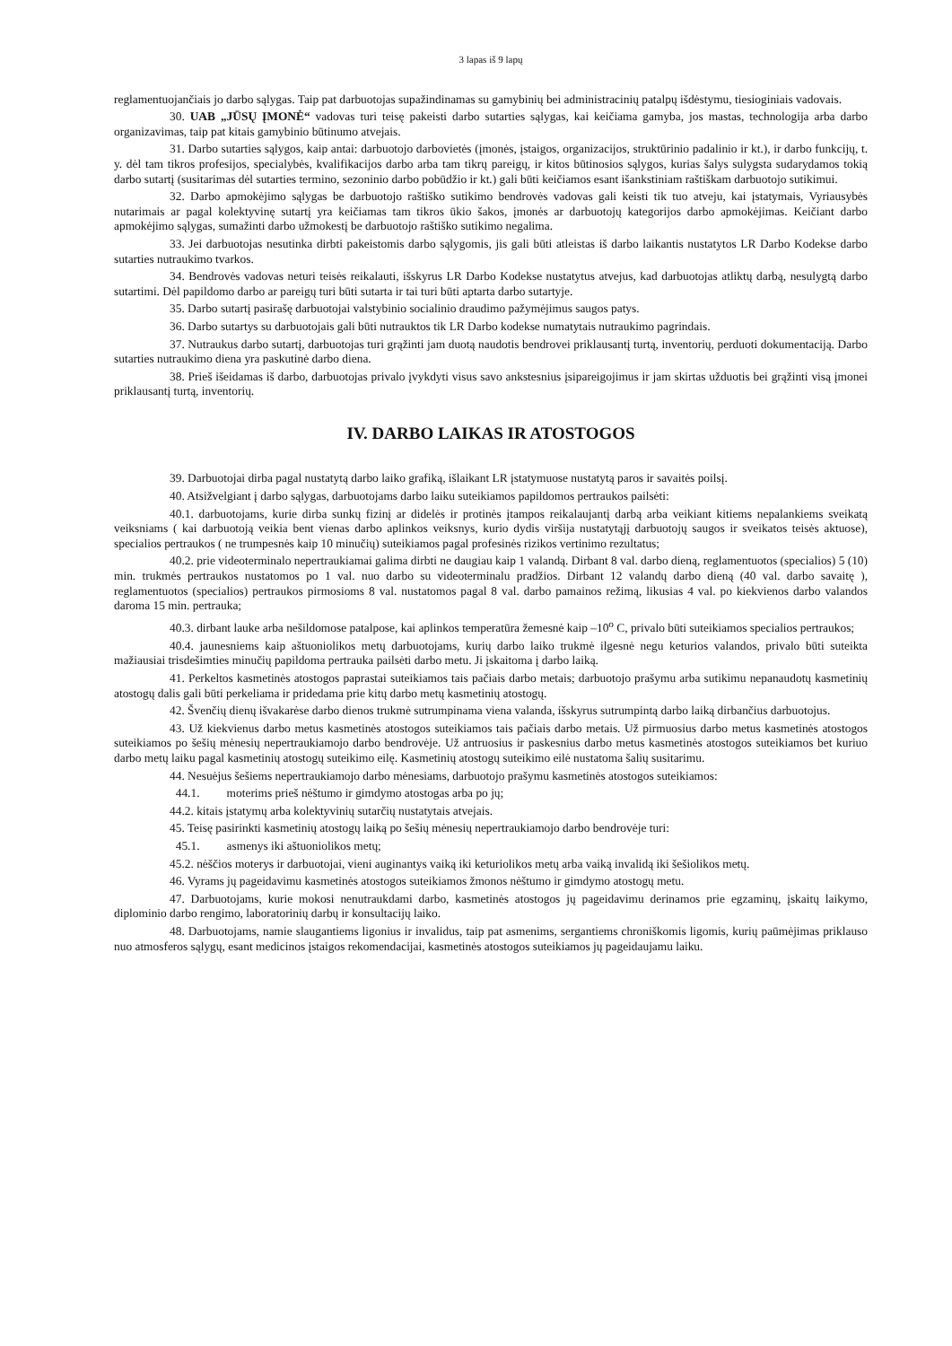3 lapas iš 9 lapų
reglamentuojančiais jo darbo sąlygas. Taip pat darbuotojas supažindinamas su gamybinių bei administracinių patalpų išdėstymu, tiesioginiais vadovais.
30. UAB „JŪSŲ ĮMONĖ“ vadovas turi teisę pakeisti darbo sutarties sąlygas, kai keičiama gamyba, jos mastas, technologija arba darbo organizavimas, taip pat kitais gamybinio būtinumo atvejais.
31. Darbo sutarties sąlygos, kaip antai: darbuotojo darbovietės (įmonės, įstaigos, organizacijos, struktūrinio padalinio ir kt.), ir darbo funkcijų, t. y. dėl tam tikros profesijos, specialybės, kvalifikacijos darbo arba tam tikrų pareigų, ir kitos būtinosios sąlygos, kurias šalys sulygsta sudarydamos tokią darbo sutartį (susitarimas dėl sutarties termino, sezoninio darbo pobūdžio ir kt.) gali būti keičiamos esant išankstiniam raštiškam darbuotojo sutikimui.
32. Darbo apmokėjimo sąlygas be darbuotojo raštiško sutikimo bendrovės vadovas gali keisti tik tuo atveju, kai įstatymais, Vyriausybės nutarimais ar pagal kolektyvinę sutartį yra keičiamas tam tikros ūkio šakos, įmonės ar darbuotojų kategorijos darbo apmokėjimas. Keičiant darbo apmokėjimo sąlygas, sumažinti darbo užmokestį be darbuotojo raštiško sutikimo negalima.
33. Jei darbuotojas nesutinka dirbti pakeistomis darbo sąlygomis, jis gali būti atleistas iš darbo laikantis nustatytos LR Darbo Kodekse darbo sutarties nutraukimo tvarkos.
34. Bendrovės vadovas neturi teisės reikalauti, išskyrus LR Darbo Kodekse nustatytus atvejus, kad darbuotojas atliktų darbą, nesulygtą darbo sutartimi. Dėl papildomo darbo ar pareigų turi būti sutarta ir tai turi būti aptarta darbo sutartyje.
35. Darbo sutartį pasirašę darbuotojai valstybinio socialinio draudimo pažymėjimus saugos patys.
36. Darbo sutartys su darbuotojais gali būti nutrauktos tik LR Darbo kodekse numatytais nutraukimo pagrindais.
37. Nutraukus darbo sutartį, darbuotojas turi grąžinti jam duotą naudotis bendrovei priklausantį turtą, inventorių, perduoti dokumentaciją. Darbo sutarties nutraukimo diena yra paskutinė darbo diena.
38. Prieš išeidamas iš darbo, darbuotojas privalo įvykdyti visus savo ankstesnius įsipareigojimus ir jam skirtas užduotis bei grąžinti visą įmonei priklausantį turtą, inventorių.
IV. DARBO LAIKAS IR ATOSTOGOS
39. Darbuotojai dirba pagal nustatytą darbo laiko grafiką, išlaikant LR įstatymuose nustatytą paros ir savaitės poilsį.
40. Atsižvelgiant į darbo sąlygas, darbuotojams darbo laiku suteikiamos papildomos pertraukos pailsėti:
40.1. darbuotojams, kurie dirba sunkų fizinį ar didelės ir protinės įtampos reikalaujantį darbą arba veikiant kitiems nepalankiems sveikatą veiksniams ( kai darbuotoją veikia bent vienas darbo aplinkos veiksnys, kurio dydis viršija nustatytąjį darbuotojų saugos ir sveikatos teisės aktuose), specialios pertraukos ( ne trumpesnės kaip 10 minučių) suteikiamos pagal profesinės rizikos vertinimo rezultatus;
40.2. prie videoterminalo nepertraukiamai galima dirbti ne daugiau kaip 1 valandą. Dirbant 8 val. darbo dieną, reglamentuotos (specialios) 5 (10) min. trukmės pertraukos nustatomos po 1 val. nuo darbo su videoterminalu pradžios. Dirbant 12 valandų darbo dieną (40 val. darbo savaitę ), reglamentuotos (specialios) pertraukos pirmosioms 8 val. nustatomos pagal 8 val. darbo pamainos režimą, likusias 4 val. po kiekvienos darbo valandos daroma 15 min. pertrauka;
40.3. dirbant lauke arba nešildomose patalpose, kai aplinkos temperatūra žemesnė kaip –10<sup>o</sup> C, privalo būti suteikiamos specialios pertraukos;
40.4. jaunesniems kaip aštuoniolikos metų darbuotojams, kurių darbo laiko trukmė ilgesnė negu keturios valandos, privalo būti suteikta mažiausiai trisdešimties minučių papildoma pertrauka pailsėti darbo metu. Ji įskaitoma į darbo laiką.
41. Perkeltos kasmetinės atostogos paprastai suteikiamos tais pačiais darbo metais; darbuotojo prašymu arba sutikimu nepanaudotų kasmetinių atostogų dalis gali būti perkeliama ir pridedama prie kitų darbo metų kasmetinių atostogų.
42. Švenčių dienų išvakarėse darbo dienos trukmė sutrumpinama viena valanda, išskyrus sutrumpintą darbo laiką dirbančius darbuotojus.
43. Už kiekvienus darbo metus kasmetinės atostogos suteikiamos tais pačiais darbo metais. Už pirmuosius darbo metus kasmetinės atostogos suteikiamos po šešių mėnesių nepertraukiamojo darbo bendrovėje. Už antruosius ir paskesnius darbo metus kasmetinės atostogos suteikiamos bet kuriuo darbo metų laiku pagal kasmetinių atostogų suteikimo eilę. Kasmetinių atostogų suteikimo eilė nustatoma šalių susitarimu.
44. Nesuėjus šešiems nepertraukiamojo darbo mėnesiams, darbuotojo prašymu kasmetinės atostogos suteikiamos:
44.1. moterims prieš nėštumo ir gimdymo atostogas arba po jų;
44.2. kitais įstatymų arba kolektyvinių sutarčių nustatytais atvejais.
45. Teisę pasirinkti kasmetinių atostogų laiką po šešių mėnesių nepertraukiamojo darbo bendrovėje turi:
45.1. asmenys iki aštuoniolikos metų;
45.2. nėščios moterys ir darbuotojai, vieni auginantys vaiką iki keturiolikos metų arba vaiką invalidą iki šešiolikos metų.
46. Vyrams jų pageidavimu kasmetinės atostogos suteikiamos žmonos nėštumo ir gimdymo atostogų metu.
47. Darbuotojams, kurie mokosi nenutraukdami darbo, kasmetinės atostogos jų pageidavimu derinamos prie egzaminų, įskaitų laikymo, diplominio darbo rengimo, laboratorinių darbų ir konsultacijų laiko.
48. Darbuotojams, namie slaugantiems ligonius ir invalidus, taip pat asmenims, sergantiems chroniškomis ligomis, kurių paūmėjimas priklauso nuo atmosferos sąlygų, esant medicinos įstaigos rekomendacijai, kasmetinės atostogos suteikiamos jų pageidaujamu laiku.